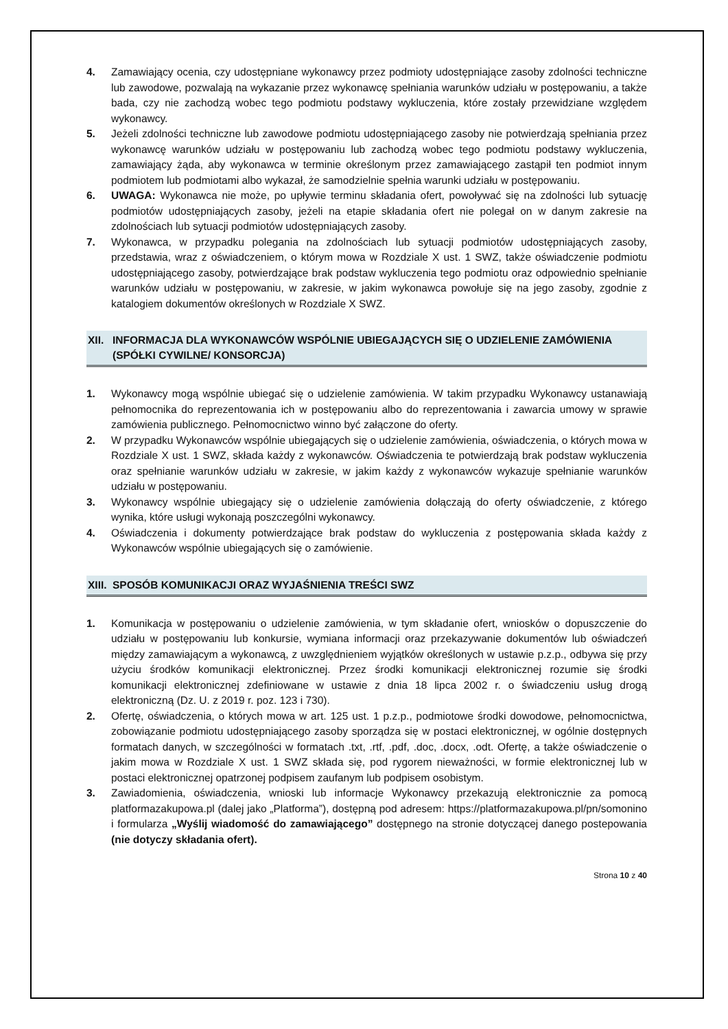4. Zamawiający ocenia, czy udostępniane wykonawcy przez podmioty udostępniające zasoby zdolności techniczne lub zawodowe, pozwalają na wykazanie przez wykonawcę spełniania warunków udziału w postępowaniu, a także bada, czy nie zachodzą wobec tego podmiotu podstawy wykluczenia, które zostały przewidziane względem wykonawcy.
5. Jeżeli zdolności techniczne lub zawodowe podmiotu udostępniającego zasoby nie potwierdzają spełniania przez wykonawcę warunków udziału w postępowaniu lub zachodzą wobec tego podmiotu podstawy wykluczenia, zamawiający żąda, aby wykonawca w terminie określonym przez zamawiającego zastąpił ten podmiot innym podmiotem lub podmiotami albo wykazał, że samodzielnie spełnia warunki udziału w postępowaniu.
6. UWAGA: Wykonawca nie może, po upływie terminu składania ofert, powoływać się na zdolności lub sytuację podmiotów udostępniających zasoby, jeżeli na etapie składania ofert nie polegał on w danym zakresie na zdolnościach lub sytuacji podmiotów udostępniających zasoby.
7. Wykonawca, w przypadku polegania na zdolnościach lub sytuacji podmiotów udostępniających zasoby, przedstawia, wraz z oświadczeniem, o którym mowa w Rozdziale X ust. 1 SWZ, także oświadczenie podmiotu udostępniającego zasoby, potwierdzające brak podstaw wykluczenia tego podmiotu oraz odpowiednio spełnianie warunków udziału w postępowaniu, w zakresie, w jakim wykonawca powołuje się na jego zasoby, zgodnie z katalogiem dokumentów określonych w Rozdziale X SWZ.
XII. INFORMACJA DLA WYKONAWCÓW WSPÓLNIE UBIEGAJĄCYCH SIĘ O UDZIELENIE ZAMÓWIENIA (SPÓŁKI CYWILNE/ KONSORCJA)
1. Wykonawcy mogą wspólnie ubiegać się o udzielenie zamówienia. W takim przypadku Wykonawcy ustanawiają pełnomocnika do reprezentowania ich w postępowaniu albo do reprezentowania i zawarcia umowy w sprawie zamówienia publicznego. Pełnomocnictwo winno być załączone do oferty.
2. W przypadku Wykonawców wspólnie ubiegających się o udzielenie zamówienia, oświadczenia, o których mowa w Rozdziale X ust. 1 SWZ, składa każdy z wykonawców. Oświadczenia te potwierdzają brak podstaw wykluczenia oraz spełnianie warunków udziału w zakresie, w jakim każdy z wykonawców wykazuje spełnianie warunków udziału w postępowaniu.
3. Wykonawcy wspólnie ubiegający się o udzielenie zamówienia dołączają do oferty oświadczenie, z którego wynika, które usługi wykonają poszczególni wykonawcy.
4. Oświadczenia i dokumenty potwierdzające brak podstaw do wykluczenia z postępowania składa każdy z Wykonawców wspólnie ubiegających się o zamówienie.
XIII. SPOSÓB KOMUNIKACJI ORAZ WYJAŚNIENIA TREŚCI SWZ
1. Komunikacja w postępowaniu o udzielenie zamówienia, w tym składanie ofert, wniosków o dopuszczenie do udziału w postępowaniu lub konkursie, wymiana informacji oraz przekazywanie dokumentów lub oświadczeń między zamawiającym a wykonawcą, z uwzględnieniem wyjątków określonych w ustawie p.z.p., odbywa się przy użyciu środków komunikacji elektronicznej. Przez środki komunikacji elektronicznej rozumie się środki komunikacji elektronicznej zdefiniowane w ustawie z dnia 18 lipca 2002 r. o świadczeniu usług drogą elektroniczną (Dz. U. z 2019 r. poz. 123 i 730).
2. Ofertę, oświadczenia, o których mowa w art. 125 ust. 1 p.z.p., podmiotowe środki dowodowe, pełnomocnictwa, zobowiązanie podmiotu udostępniającego zasoby sporządza się w postaci elektronicznej, w ogólnie dostępnych formatach danych, w szczególności w formatach .txt, .rtf, .pdf, .doc, .docx, .odt. Ofertę, a także oświadczenie o jakim mowa w Rozdziale X ust. 1 SWZ składa się, pod rygorem nieważności, w formie elektronicznej lub w postaci elektronicznej opatrzonej podpisem zaufanym lub podpisem osobistym.
3. Zawiadomienia, oświadczenia, wnioski lub informacje Wykonawcy przekazują elektronicznie za pomocą platformazakupowa.pl (dalej jako „Platforma”), dostępną pod adresem: https://platformazakupowa.pl/pn/somonino i formularza „Wyślij wiadomość do zamawiającego” dostępnego na stronie dotyczącej danego postepowania (nie dotyczy składania ofert).
Strona 10 z 40